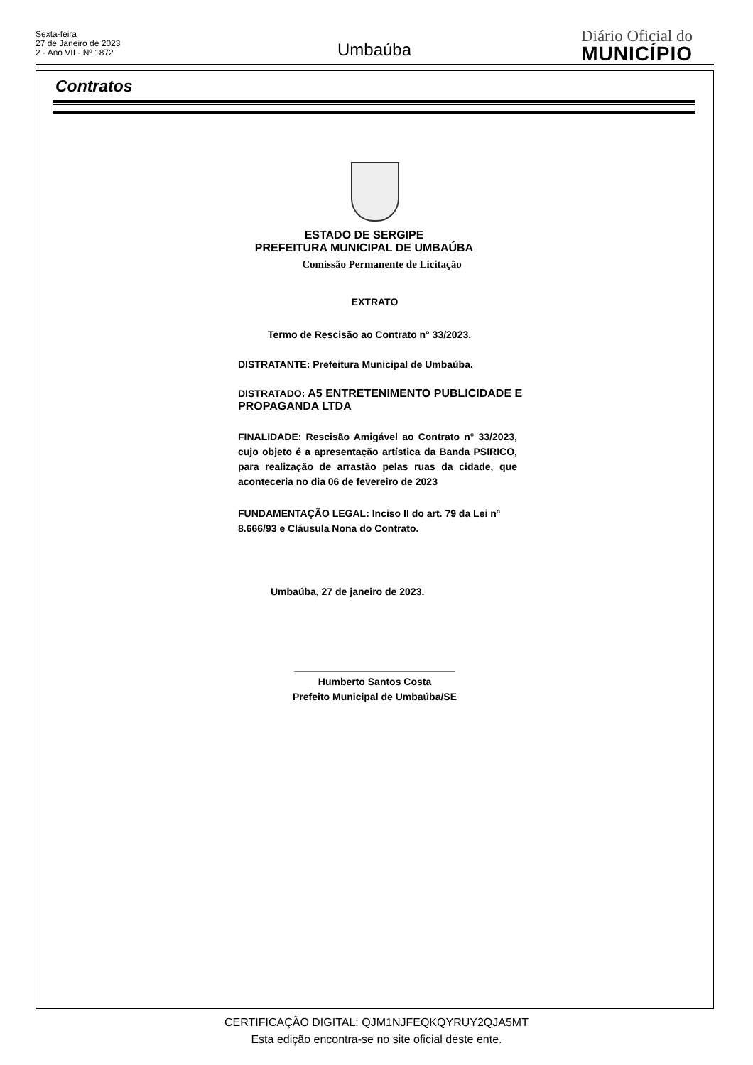Sexta-feira
27 de Janeiro de 2023
2 - Ano VII - Nº 1872
Umbaúba
Diário Oficial do
MUNICÍPIO
Contratos
ESTADO DE SERGIPE
PREFEITURA MUNICIPAL DE UMBAÚBA
Comissão Permanente de Licitação
EXTRATO
Termo de Rescisão ao Contrato n° 33/2023.
DISTRATANTE: Prefeitura Municipal de Umbaúba.
DISTRATADO: A5 ENTRETENIMENTO PUBLICIDADE E PROPAGANDA LTDA
FINALIDADE: Rescisão Amigável ao Contrato n° 33/2023, cujo objeto é a apresentação artística da Banda PSIRICO, para realização de arrastão pelas ruas da cidade, que aconteceria no dia 06 de fevereiro de 2023
FUNDAMENTAÇÃO LEGAL: Inciso II do art. 79 da Lei nº 8.666/93 e Cláusula Nona do Contrato.
Umbaúba, 27 de janeiro de 2023.
_____________________________
Humberto Santos Costa
Prefeito Municipal de Umbaúba/SE
CERTIFICAÇÃO DIGITAL: QJM1NJFEQKQYRUY2QJA5MT
Esta edição encontra-se no site oficial deste ente.